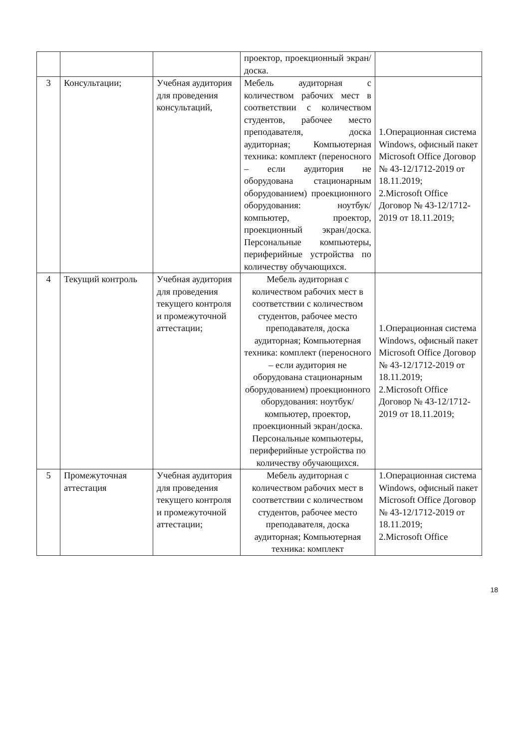| | | | проектор, проекционный экран/доска. | |
| 3 | Консультации; | Учебная аудитория для проведения консультаций, | Мебель аудиторная с количеством рабочих мест в соответствии с количеством студентов, рабочее место преподавателя, доска аудиторная; Компьютерная техника: комплект (переносного – если аудитория не оборудована стационарным оборудованием) проекционного оборудования: ноутбук/компьютер, проектор, проекционный экран/доска. Персональные компьютеры, периферийные устройства по количеству обучающихся. | 1.Операционная система Windows, офисный пакет Microsoft Office Договор № 43-12/1712-2019 от 18.11.2019; 2.Microsoft Office Договор № 43-12/1712-2019 от 18.11.2019; |
| 4 | Текущий контроль | Учебная аудитория для проведения текущего контроля и промежуточной аттестации; | Мебель аудиторная с количеством рабочих мест в соответствии с количеством студентов, рабочее место преподавателя, доска аудиторная; Компьютерная техника: комплект (переносного – если аудитория не оборудована стационарным оборудованием) проекционного оборудования: ноутбук/компьютер, проектор, проекционный экран/доска. Персональные компьютеры, периферийные устройства по количеству обучающихся. | 1.Операционная система Windows, офисный пакет Microsoft Office Договор № 43-12/1712-2019 от 18.11.2019; 2.Microsoft Office Договор № 43-12/1712-2019 от 18.11.2019; |
| 5 | Промежуточная аттестация | Учебная аудитория для проведения текущего контроля и промежуточной аттестации; | Мебель аудиторная с количеством рабочих мест в соответствии с количеством студентов, рабочее место преподавателя, доска аудиторная; Компьютерная техника: комплект | 1.Операционная система Windows, офисный пакет Microsoft Office Договор № 43-12/1712-2019 от 18.11.2019; 2.Microsoft Office |
18